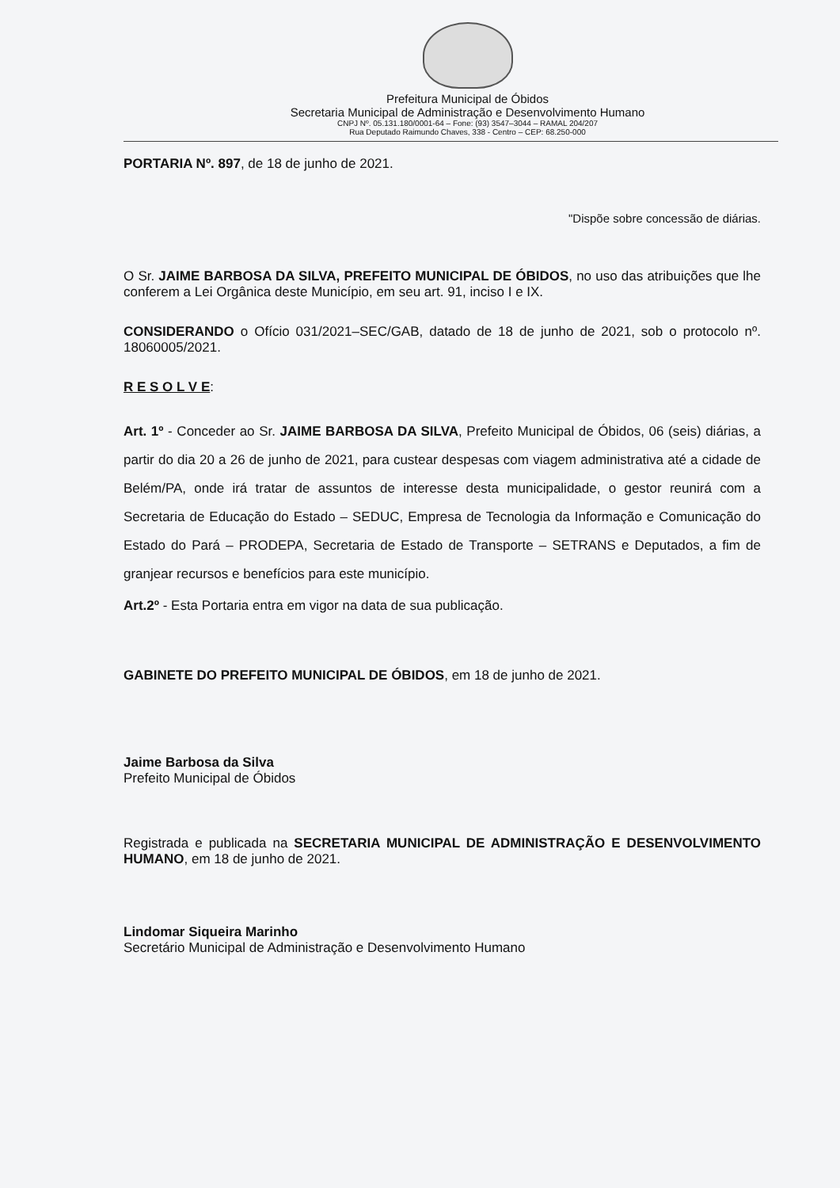Prefeitura Municipal de Óbidos
Secretaria Municipal de Administração e Desenvolvimento Humano
CNPJ Nº. 05.131.180/0001-64 – Fone: (93) 3547–3044 – RAMAL 204/207
Rua Deputado Raimundo Chaves, 338 - Centro – CEP: 68.250-000
PORTARIA Nº. 897, de 18 de junho de 2021.
"Dispõe sobre concessão de diárias.
O Sr. JAIME BARBOSA DA SILVA, PREFEITO MUNICIPAL DE ÓBIDOS, no uso das atribuições que lhe conferem a Lei Orgânica deste Município, em seu art. 91, inciso I e IX.
CONSIDERANDO o Ofício 031/2021–SEC/GAB, datado de 18 de junho de 2021, sob o protocolo nº. 18060005/2021.
R E S O L V E:
Art. 1º - Conceder ao Sr. JAIME BARBOSA DA SILVA, Prefeito Municipal de Óbidos, 06 (seis) diárias, a partir do dia 20 a 26 de junho de 2021, para custear despesas com viagem administrativa até a cidade de Belém/PA, onde irá tratar de assuntos de interesse desta municipalidade, o gestor reunirá com a Secretaria de Educação do Estado – SEDUC, Empresa de Tecnologia da Informação e Comunicação do Estado do Pará – PRODEPA, Secretaria de Estado de Transporte – SETRANS e Deputados, a fim de granjear recursos e benefícios para este município.
Art.2º - Esta Portaria entra em vigor na data de sua publicação.
GABINETE DO PREFEITO MUNICIPAL DE ÓBIDOS, em 18 de junho de 2021.
Jaime Barbosa da Silva
Prefeito Municipal de Óbidos
Registrada e publicada na SECRETARIA MUNICIPAL DE ADMINISTRAÇÃO E DESENVOLVIMENTO HUMANO, em 18 de junho de 2021.
Lindomar Siqueira Marinho
Secretário Municipal de Administração e Desenvolvimento Humano